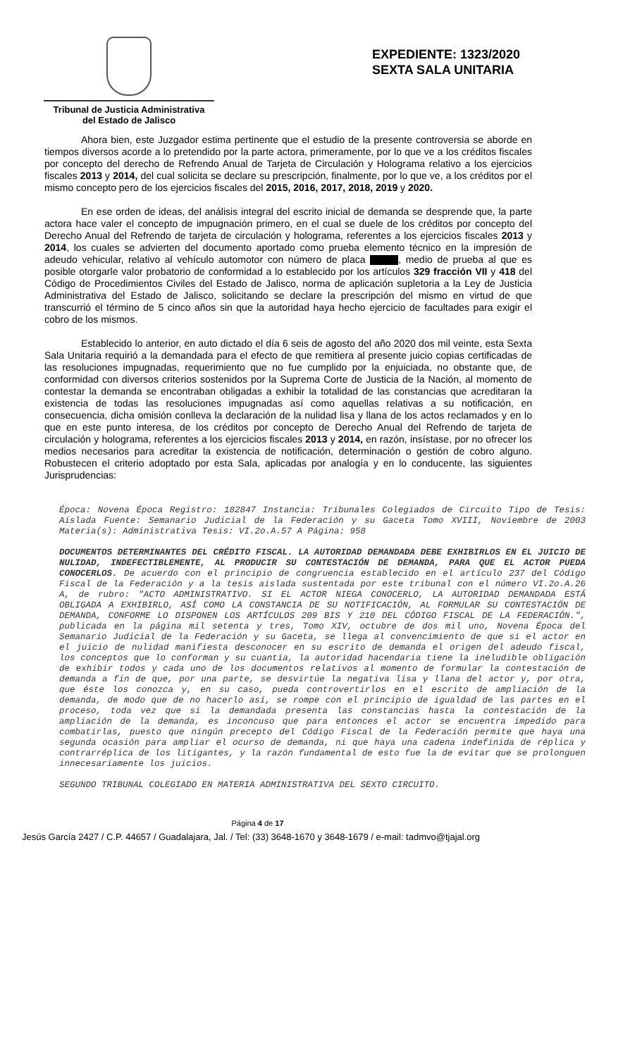Tribunal de Justicia Administrativa
del Estado de Jalisco
EXPEDIENTE: 1323/2020
SEXTA SALA UNITARIA
Ahora bien, este Juzgador estima pertinente que el estudio de la presente controversia se aborde en tiempos diversos acorde a lo pretendido por la parte actora, primeramente, por lo que ve a los créditos fiscales por concepto del derecho de Refrendo Anual de Tarjeta de Circulación y Holograma relativo a los ejercicios fiscales 2013 y 2014, del cual solicita se declare su prescripción, finalmente, por lo que ve, a los créditos por el mismo concepto pero de los ejercicios fiscales del 2015, 2016, 2017, 2018, 2019 y 2020.
En ese orden de ideas, del análisis integral del escrito inicial de demanda se desprende que, la parte actora hace valer el concepto de impugnación primero, en el cual se duele de los créditos por concepto del Derecho Anual del Refrendo de tarjeta de circulación y holograma, referentes a los ejercicios fiscales 2013 y 2014, los cuales se advierten del documento aportado como prueba elemento técnico en la impresión de adeudo vehicular, relativo al vehículo automotor con número de placa , medio de prueba al que es posible otorgarle valor probatorio de conformidad a lo establecido por los artículos 329 fracción VII y 418 del Código de Procedimientos Civiles del Estado de Jalisco, norma de aplicación supletoria a la Ley de Justicia Administrativa del Estado de Jalisco, solicitando se declare la prescripción del mismo en virtud de que transcurrió el término de 5 cinco años sin que la autoridad haya hecho ejercicio de facultades para exigir el cobro de los mismos.
Establecido lo anterior, en auto dictado el día 6 seis de agosto del año 2020 dos mil veinte, esta Sexta Sala Unitaria requirió a la demandada para el efecto de que remitiera al presente juicio copias certificadas de las resoluciones impugnadas, requerimiento que no fue cumplido por la enjuiciada, no obstante que, de conformidad con diversos criterios sostenidos por la Suprema Corte de Justicia de la Nación, al momento de contestar la demanda se encontraban obligadas a exhibir la totalidad de las constancias que acreditaran la existencia de todas las resoluciones impugnadas así como aquellas relativas a su notificación, en consecuencia, dicha omisión conlleva la declaración de la nulidad lisa y llana de los actos reclamados y en lo que en este punto interesa, de los créditos por concepto de Derecho Anual del Refrendo de tarjeta de circulación y holograma, referentes a los ejercicios fiscales 2013 y 2014, en razón, insístase, por no ofrecer los medios necesarios para acreditar la existencia de notificación, determinación o gestión de cobro alguno. Robustecen el criterio adoptado por esta Sala, aplicadas por analogía y en lo conducente, las siguientes Jurisprudencias:
Época: Novena Época Registro: 182847 Instancia: Tribunales Colegiados de Circuito Tipo de Tesis: Aislada Fuente: Semanario Judicial de la Federación y su Gaceta Tomo XVIII, Noviembre de 2003 Materia(s): Administrativa Tesis: VI.2o.A.57 A Página: 958
DOCUMENTOS DETERMINANTES DEL CRÉDITO FISCAL. LA AUTORIDAD DEMANDADA DEBE EXHIBIRLOS EN EL JUICIO DE NULIDAD, INDEFECTIBLEMENTE, AL PRODUCIR SU CONTESTACIÓN DE DEMANDA, PARA QUE EL ACTOR PUEDA CONOCERLOS. De acuerdo con el principio de congruencia establecido en el artículo 237 del Código Fiscal de la Federación y a la tesis aislada sustentada por este tribunal con el número VI.2o.A.26 A, de rubro: "ACTO ADMINISTRATIVO. SI EL ACTOR NIEGA CONOCERLO, LA AUTORIDAD DEMANDADA ESTÁ OBLIGADA A EXHIBIRLO, ASÍ COMO LA CONSTANCIA DE SU NOTIFICACIÓN, AL FORMULAR SU CONTESTACIÓN DE DEMANDA, CONFORME LO DISPONEN LOS ARTÍCULOS 209 BIS Y 210 DEL CÓDIGO FISCAL DE LA FEDERACIÓN.", publicada en la página mil setenta y tres, Tomo XIV, octubre de dos mil uno, Novena Época del Semanario Judicial de la Federación y su Gaceta, se llega al convencimiento de que si el actor en el juicio de nulidad manifiesta desconocer en su escrito de demanda el origen del adeudo fiscal, los conceptos que lo conforman y su cuantía, la autoridad hacendaria tiene la ineludible obligación de exhibir todos y cada uno de los documentos relativos al momento de formular la contestación de demanda a fin de que, por una parte, se desvirtúe la negativa lisa y llana del actor y, por otra, que éste los conozca y, en su caso, pueda controvertirlos en el escrito de ampliación de la demanda, de modo que de no hacerlo así, se rompe con el principio de igualdad de las partes en el proceso, toda vez que si la demandada presenta las constancias hasta la contestación de la ampliación de la demanda, es inconcuso que para entonces el actor se encuentra impedido para combatirlas, puesto que ningún precepto del Código Fiscal de la Federación permite que haya una segunda ocasión para ampliar el ocurso de demanda, ni que haya una cadena indefinida de réplica y contrarréplica de los litigantes, y la razón fundamental de esto fue la de evitar que se prolonguen innecesariamente los juicios.
SEGUNDO TRIBUNAL COLEGIADO EN MATERIA ADMINISTRATIVA DEL SEXTO CIRCUITO.
Página 4 de 17
Jesús García 2427 / C.P. 44657 / Guadalajara, Jal. / Tel: (33) 3648-1670 y 3648-1679 / e-mail: tadmvo@tjajal.org